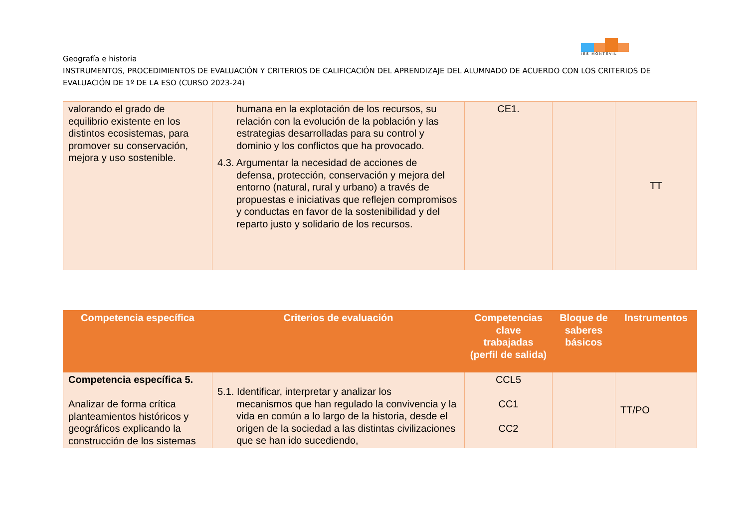IES MONTEVIL
Geografía e historia
INSTRUMENTOS, PROCEDIMIENTOS DE EVALUACIÓN Y CRITERIOS DE CALIFICACIÓN DEL APRENDIZAJE DEL ALUMNADO DE ACUERDO CON LOS CRITERIOS DE EVALUACIÓN DE 1º DE LA ESO (CURSO 2023-24)
| valorando el grado de equilibrio existente en los distintos ecosistemas, para promover su conservación, mejora y uso sostenible. | humana en la explotación de los recursos, su relación con la evolución de la población y las estrategias desarrolladas para su control y dominio y los conflictos que ha provocado. 4.3. Argumentar la necesidad de acciones de defensa, protección, conservación y mejora del entorno (natural, rural y urbano) a través de propuestas e iniciativas que reflejen compromisos y conductas en favor de la sostenibilidad y del reparto justo y solidario de los recursos. | CE1. | | TT |
| Competencia específica | Criterios de evaluación | Competencias clave trabajadas (perfil de salida) | Bloque de saberes básicos | Instrumentos |
| --- | --- | --- | --- | --- |
| Competencia específica 5. Analizar de forma crítica planteamientos históricos y geográficos explicando la construcción de los sistemas | 5.1. Identificar, interpretar y analizar los mecanismos que han regulado la convivencia y la vida en común a lo largo de la historia, desde el origen de la sociedad a las distintas civilizaciones que se han ido sucediendo, | CCL5 CC1 CC2 | | TT/PO |